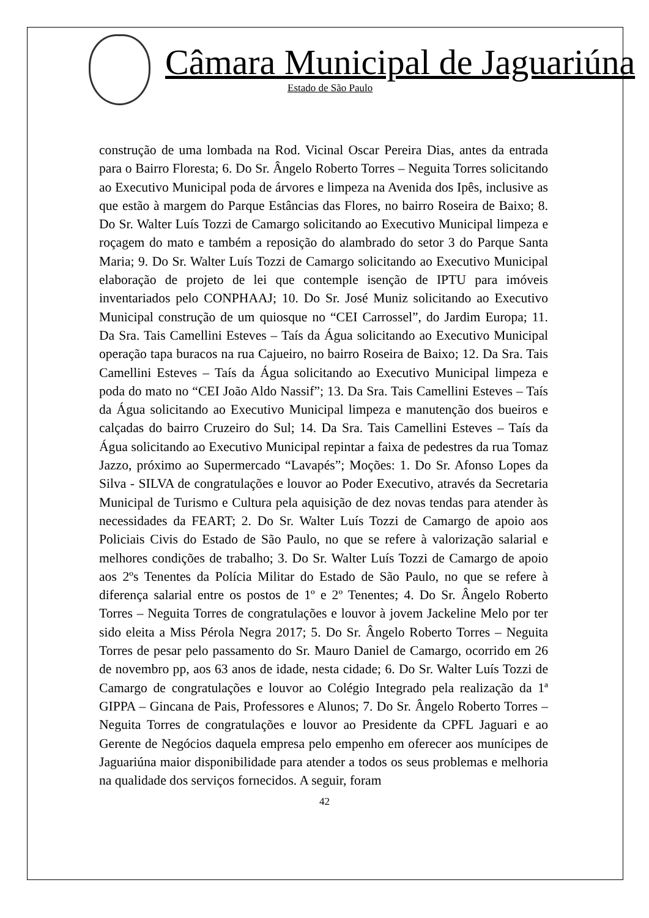Câmara Municipal de Jaguariúna
Estado de São Paulo
construção de uma lombada na Rod. Vicinal Oscar Pereira Dias, antes da entrada para o Bairro Floresta; 6. Do Sr. Ângelo Roberto Torres – Neguita Torres solicitando ao Executivo Municipal poda de árvores e limpeza na Avenida dos Ipês, inclusive as que estão à margem do Parque Estâncias das Flores, no bairro Roseira de Baixo; 8. Do Sr. Walter Luís Tozzi de Camargo solicitando ao Executivo Municipal limpeza e roçagem do mato e também a reposição do alambrado do setor 3 do Parque Santa Maria; 9. Do Sr. Walter Luís Tozzi de Camargo solicitando ao Executivo Municipal elaboração de projeto de lei que contemple isenção de IPTU para imóveis inventariados pelo CONPHAAJ; 10. Do Sr. José Muniz solicitando ao Executivo Municipal construção de um quiosque no “CEI Carrossel”, do Jardim Europa; 11. Da Sra. Tais Camellini Esteves – Taís da Água solicitando ao Executivo Municipal operação tapa buracos na rua Cajueiro, no bairro Roseira de Baixo; 12. Da Sra. Tais Camellini Esteves – Taís da Água solicitando ao Executivo Municipal limpeza e poda do mato no “CEI João Aldo Nassif”; 13. Da Sra. Tais Camellini Esteves – Taís da Água solicitando ao Executivo Municipal limpeza e manutenção dos bueiros e calçadas do bairro Cruzeiro do Sul; 14. Da Sra. Tais Camellini Esteves – Taís da Água solicitando ao Executivo Municipal repintar a faixa de pedestres da rua Tomaz Jazzo, próximo ao Supermercado “Lavapés”; Moções: 1. Do Sr. Afonso Lopes da Silva - SILVA de congratulações e louvor ao Poder Executivo, através da Secretaria Municipal de Turismo e Cultura pela aquisição de dez novas tendas para atender às necessidades da FEART; 2. Do Sr. Walter Luís Tozzi de Camargo de apoio aos Policiais Civis do Estado de São Paulo, no que se refere à valorização salarial e melhores condições de trabalho; 3. Do Sr. Walter Luís Tozzi de Camargo de apoio aos 2ºs Tenentes da Polícia Militar do Estado de São Paulo, no que se refere à diferença salarial entre os postos de 1º e 2º Tenentes; 4. Do Sr. Ângelo Roberto Torres – Neguita Torres de congratulações e louvor à jovem Jackeline Melo por ter sido eleita a Miss Pérola Negra 2017; 5. Do Sr. Ângelo Roberto Torres – Neguita Torres de pesar pelo passamento do Sr. Mauro Daniel de Camargo, ocorrido em 26 de novembro pp, aos 63 anos de idade, nesta cidade; 6. Do Sr. Walter Luís Tozzi de Camargo de congratulações e louvor ao Colégio Integrado pela realização da 1ª GIPPA – Gincana de Pais, Professores e Alunos; 7. Do Sr. Ângelo Roberto Torres – Neguita Torres de congratulações e louvor ao Presidente da CPFL Jaguari e ao Gerente de Negócios daquela empresa pelo empenho em oferecer aos munícipes de Jaguariúna maior disponibilidade para atender a todos os seus problemas e melhoria na qualidade dos serviços fornecidos. A seguir, foram
42